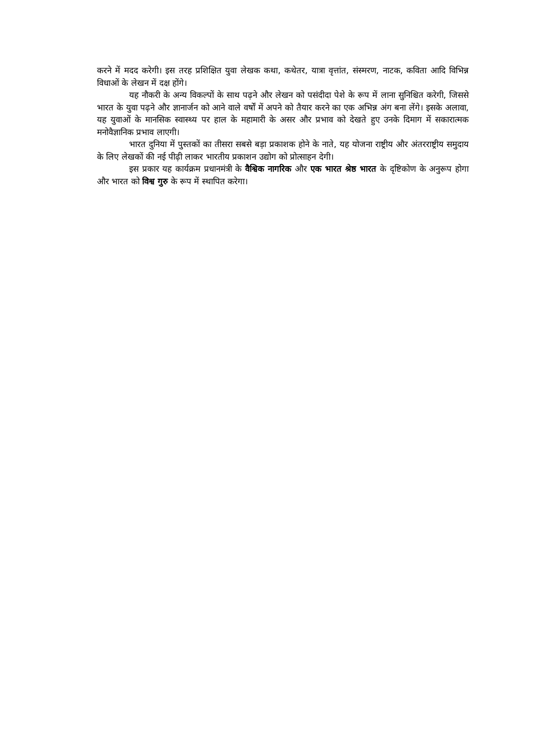करने में मदद करेगी। इस तरह प्रशिक्षित युवा लेखक कथा, कथेतर, यात्रा वृत्तांत, संस्मरण, नाटक, कविता आदि विभिन्न विधाओं के लेखन में दक्ष होंगे।
यह नौकरी के अन्य विकल्पों के साथ पढ़ने और लेखन को पसंदीदा पेशे के रूप में लाना सुनिश्चित करेगी, जिससे भारत के युवा पढ़ने और ज्ञानार्जन को आने वाले वर्षों में अपने को तैयार करने का एक अभिन्न अंग बना लेंगे। इसके अलावा, यह युवाओं के मानसिक स्वास्थ्य पर हाल के महामारी के असर और प्रभाव को देखते हुए उनके दिमाग में सकारात्मक मनोवैज्ञानिक प्रभाव लाएगी।
भारत दुनिया में पुस्तकों का तीसरा सबसे बड़ा प्रकाशक होने के नाते, यह योजना राष्ट्रीय और अंतरराष्ट्रीय समुदाय के लिए लेखकों की नई पीढ़ी लाकर भारतीय प्रकाशन उद्योग को प्रोत्साहन देगी।
इस प्रकार यह कार्यक्रम प्रधानमंत्री के वैश्विक नागरिक और एक भारत श्रेष्ठ भारत के दृष्टिकोण के अनुरूप होगा और भारत को विश्व गुरु के रूप में स्थापित करेगा।